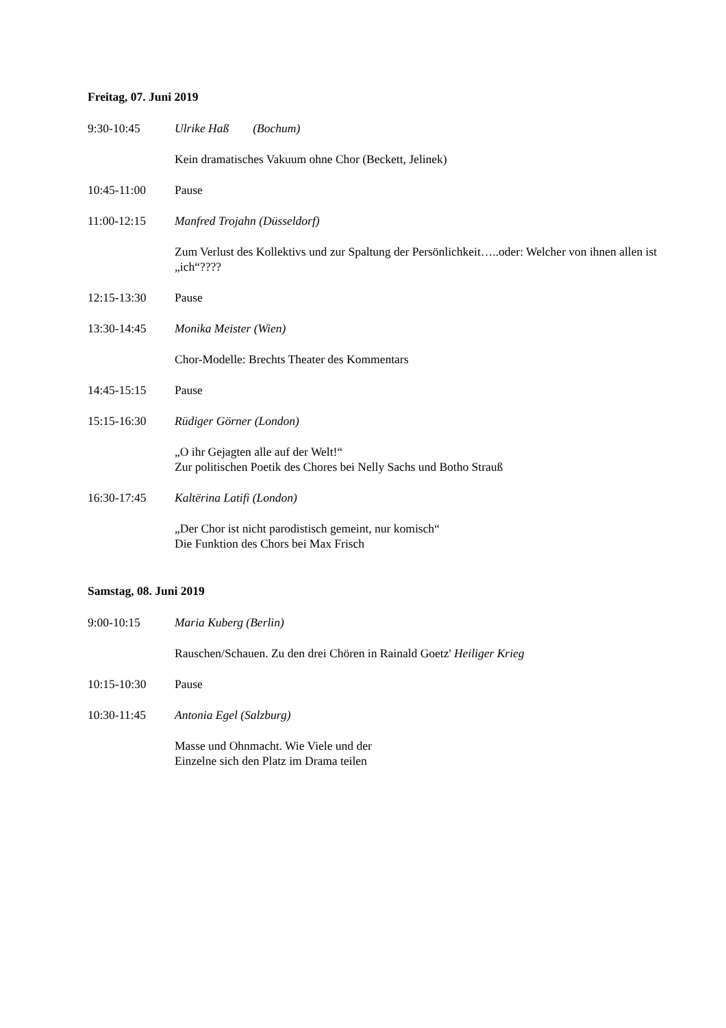Freitag, 07. Juni 2019
9:30-10:45 Ulrike Haß (Bochum)
Kein dramatisches Vakuum ohne Chor (Beckett, Jelinek)
10:45-11:00 Pause
11:00-12:15 Manfred Trojahn (Düsseldorf)
Zum Verlust des Kollektivs und zur Spaltung der Persönlichkeit…..oder: Welcher von ihnen allen ist „ich“????
12:15-13:30 Pause
13:30-14:45 Monika Meister (Wien)
Chor-Modelle: Brechts Theater des Kommentars
14:45-15:15 Pause
15:15-16:30 Rüdiger Görner (London)
„O ihr Gejagten alle auf der Welt!“
Zur politischen Poetik des Chores bei Nelly Sachs und Botho Strauß
16:30-17:45 Kaltërina Latifi (London)
„Der Chor ist nicht parodistisch gemeint, nur komisch“
Die Funktion des Chors bei Max Frisch
Samstag, 08. Juni 2019
9:00-10:15 Maria Kuberg (Berlin)
Rauschen/Schauen. Zu den drei Chören in Rainald Goetz' Heiliger Krieg
10:15-10:30 Pause
10:30-11:45 Antonia Egel (Salzburg)
Masse und Ohnmacht. Wie Viele und der
Einzelne sich den Platz im Drama teilen